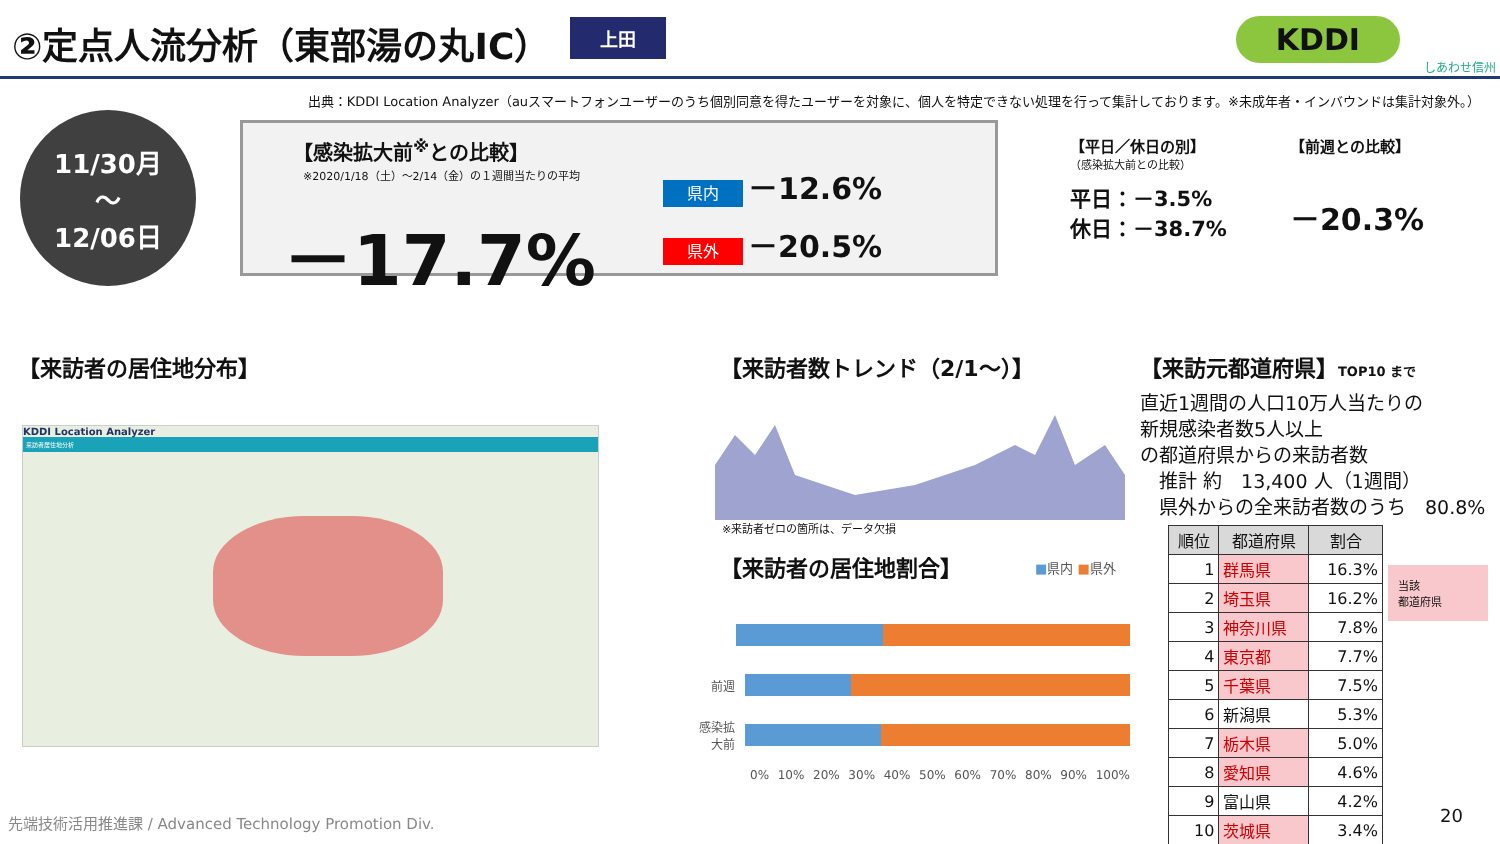②定点人流分析（東部湯の丸IC）
上田
KDDI
しあわせ信州
出典：KDDI Location Analyzer（auスマートフォンユーザーのうち個別同意を得たユーザーを対象に、個人を特定できない処理を行って集計しております。※未成年者・インバウンドは集計対象外。）
11/30月
～
12/06日
【感染拡大前<sup>※</sup>との比較】
※2020/1/18（土）～2/14（金）の１週間当たりの平均
－17.7%
県内 －12.6%
県外 －20.5%
【平日／休日の別】
（感染拡大前との比較）
平日：－3.5%
休日：－38.7%
【前週との比較】
－20.3%
【来訪者の居住地分布】
KDDI Location Analyzer
来訪者居住地分析
【来訪者数トレンド（2/1～）】
※来訪者ゼロの箇所は、データ欠損
【来訪者の居住地割合】 ■県内 ■県外
前週
感染拡大前
0% 10% 20% 30% 40% 50% 60% 70% 80% 90% 100%
【来訪元都道府県】TOP10 まで
直近1週間の人口10万人当たりの
新規感染者数5人以上
の都道府県からの来訪者数
　推計 約　13,400 人（1週間）
　県外からの全来訪者数のうち　80.8%
| 順位 | 都道府県 | 割合 |
| --- | --- | --- |
| 1 | 群馬県 | 16.3% |
| 2 | 埼玉県 | 16.2% |
| 3 | 神奈川県 | 7.8% |
| 4 | 東京都 | 7.7% |
| 5 | 千葉県 | 7.5% |
| 6 | 新潟県 | 5.3% |
| 7 | 栃木県 | 5.0% |
| 8 | 愛知県 | 4.6% |
| 9 | 富山県 | 4.2% |
| 10 | 茨城県 | 3.4% |
当該
都道府県
20
先端技術活用推進課 / Advanced Technology Promotion Div.